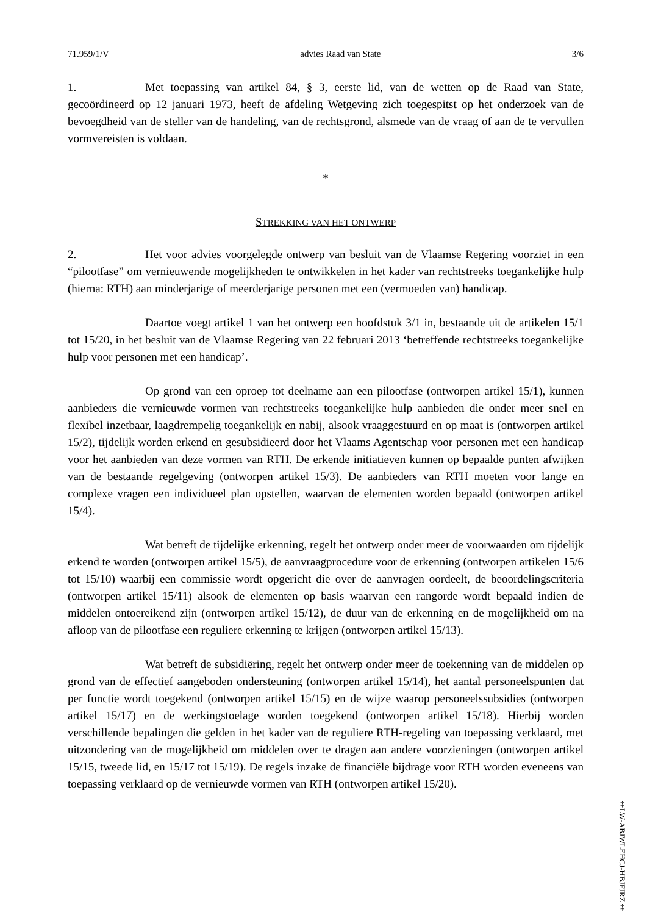71.959/1/V advies Raad van State 3/6
1. Met toepassing van artikel 84, § 3, eerste lid, van de wetten op de Raad van State, gecoördineerd op 12 januari 1973, heeft de afdeling Wetgeving zich toegespitst op het onderzoek van de bevoegdheid van de steller van de handeling, van de rechtsgrond, alsmede van de vraag of aan de te vervullen vormvereisten is voldaan.
*
STREKKING VAN HET ONTWERP
2. Het voor advies voorgelegde ontwerp van besluit van de Vlaamse Regering voorziet in een “pilootfase” om vernieuwende mogelijkheden te ontwikkelen in het kader van rechtstreeks toegankelijke hulp (hierna: RTH) aan minderjarige of meerderjarige personen met een (vermoeden van) handicap.
Daartoe voegt artikel 1 van het ontwerp een hoofdstuk 3/1 in, bestaande uit de artikelen 15/1 tot 15/20, in het besluit van de Vlaamse Regering van 22 februari 2013 ‘betreffende rechtstreeks toegankelijke hulp voor personen met een handicap’.
Op grond van een oproep tot deelname aan een pilootfase (ontworpen artikel 15/1), kunnen aanbieders die vernieuwde vormen van rechtstreeks toegankelijke hulp aanbieden die onder meer snel en flexibel inzetbaar, laagdrempelig toegankelijk en nabij, alsook vraaggestuurd en op maat is (ontworpen artikel 15/2), tijdelijk worden erkend en gesubsidieerd door het Vlaams Agentschap voor personen met een handicap voor het aanbieden van deze vormen van RTH. De erkende initiatieven kunnen op bepaalde punten afwijken van de bestaande regelgeving (ontworpen artikel 15/3). De aanbieders van RTH moeten voor lange en complexe vragen een individueel plan opstellen, waarvan de elementen worden bepaald (ontworpen artikel 15/4).
Wat betreft de tijdelijke erkenning, regelt het ontwerp onder meer de voorwaarden om tijdelijk erkend te worden (ontworpen artikel 15/5), de aanvraagprocedure voor de erkenning (ontworpen artikelen 15/6 tot 15/10) waarbij een commissie wordt opgericht die over de aanvragen oordeelt, de beoordelingscriteria (ontworpen artikel 15/11) alsook de elementen op basis waarvan een rangorde wordt bepaald indien de middelen ontoereikend zijn (ontworpen artikel 15/12), de duur van de erkenning en de mogelijkheid om na afloop van de pilootfase een reguliere erkenning te krijgen (ontworpen artikel 15/13).
Wat betreft de subsidiëring, regelt het ontwerp onder meer de toekenning van de middelen op grond van de effectief aangeboden ondersteuning (ontworpen artikel 15/14), het aantal personeelspunten dat per functie wordt toegekend (ontworpen artikel 15/15) en de wijze waarop personeelssubsidies (ontworpen artikel 15/17) en de werkingstoelage worden toegekend (ontworpen artikel 15/18). Hierbij worden verschillende bepalingen die gelden in het kader van de reguliere RTH-regeling van toepassing verklaard, met uitzondering van de mogelijkheid om middelen over te dragen aan andere voorzieningen (ontworpen artikel 15/15, tweede lid, en 15/17 tot 15/19). De regels inzake de financiële bijdrage voor RTH worden eveneens van toepassing verklaard op de vernieuwde vormen van RTH (ontworpen artikel 15/20).
‡LW-ABJWLEHCJ-HBJFJRZ‡